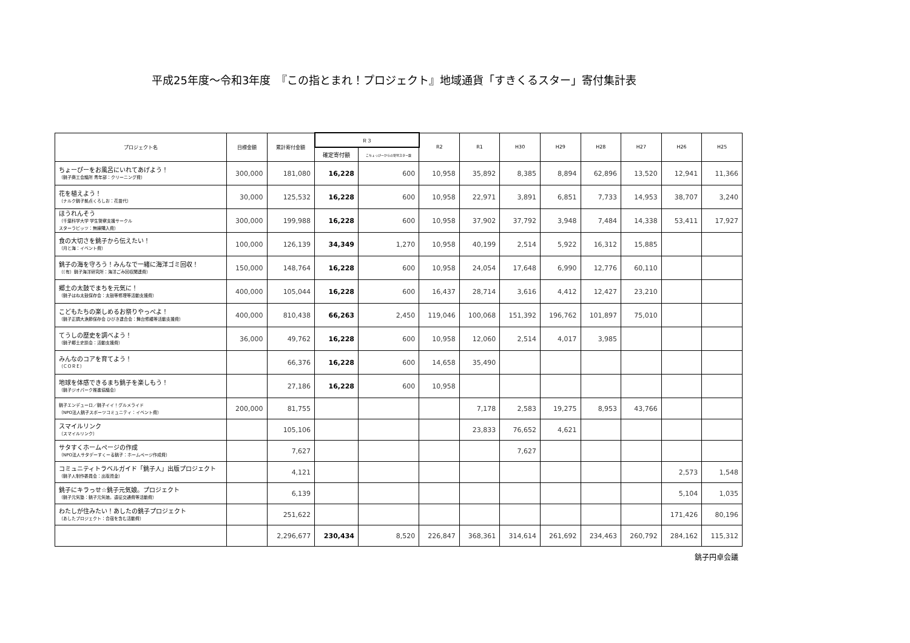平成25年度～令和3年度　『この指とまれ！プロジェクト』地域通貨「すきくるスター」寄付集計表
| プロジェクト名 | 目標金額 | 累計寄付金額 | Ｒ３ | | R2 | R1 | H30 | H29 | H28 | H27 | H26 | H25 |
| --- | --- | --- | --- | --- | --- | --- | --- | --- | --- | --- | --- | --- |
| | | | 確定寄付額 | こちょっぴーからの寄付スター数 | | | | | | | | |
| ちょーぴーをお風呂にいれてあげよう！ （銚子商工会議所 青年部：クリーニング費） | 300,000 | 181,080 | 16,228 | 600 | 10,958 | 35,892 | 8,385 | 8,894 | 62,896 | 13,520 | 12,941 | 11,366 |
| 花を植えよう！ （ナルク銚子拠点くろしお：花苗代） | 30,000 | 125,532 | 16,228 | 600 | 10,958 | 22,971 | 3,891 | 6,851 | 7,733 | 14,953 | 38,707 | 3,240 |
| ほうれんそう （千葉科学大学 学生警察支援サークル スターラビッツ：無線購入費） | 300,000 | 199,988 | 16,228 | 600 | 10,958 | 37,902 | 37,792 | 3,948 | 7,484 | 14,338 | 53,411 | 17,927 |
| 食の大切さを銚子から伝えたい！ （月と海：イベント費） | 100,000 | 126,139 | 34,349 | 1,270 | 10,958 | 40,199 | 2,514 | 5,922 | 16,312 | 15,885 | | |
| 銚子の海を守ろう！みんなで一緒に海洋ゴミ回収！ （（有）銚子海洋研究所：海洋ごみ回収関連費） | 150,000 | 148,764 | 16,228 | 600 | 10,958 | 24,054 | 17,648 | 6,990 | 12,776 | 60,110 | | |
| 郷土の太鼓でまちを元気に！ （銚子はね太鼓保存会：太鼓等修理等活動支援費） | 400,000 | 105,044 | 16,228 | 600 | 16,437 | 28,714 | 3,616 | 4,412 | 12,427 | 23,210 | | |
| こどもたちの楽しめるお祭りやっぺよ！ （銚子正調大漁節保存会 ひびき連合会：舞台修繕等活動支援費） | 400,000 | 810,438 | 66,263 | 2,450 | 119,046 | 100,068 | 151,392 | 196,762 | 101,897 | 75,010 | | |
| てうしの歴史を調べよう！ （銚子郷土史談会：活動支援費） | 36,000 | 49,762 | 16,228 | 600 | 10,958 | 12,060 | 2,514 | 4,017 | 3,985 | | | |
| みんなのコアを育てよう！ （ＣＯＲＥ） | | 66,376 | 16,228 | 600 | 14,658 | 35,490 | | | | | | |
| 地球を体感できるまち銚子を楽しもう！ （銚子ジオパーク推進協議会） | | 27,186 | 16,228 | 600 | 10,958 | | | | | | | |
| 銚子エンデューロ／銚子イイ！グルメライド （NPO法人銚子スポーツコミュニティ：イベント費） | 200,000 | 81,755 | | | | 7,178 | 2,583 | 19,275 | 8,953 | 43,766 | | |
| スマイルリンク （スマイルリンク） | | 105,106 | | | | 23,833 | 76,652 | 4,621 | | | | |
| サタすくホームページの作成 （NPO法人サタデーすくーる銚子：ホームページ作成費） | | 7,627 | | | | | 7,627 | | | | | |
| コミュニティトラベルガイド「銚子人」出版プロジェクト （銚子人制作委員会：出版資金） | | 4,121 | | | | | | | | | 2,573 | 1,548 |
| 銚子にキラっせ☆銚子元気娘。プロジェクト （銚子元気塾：銚子元気娘。遠征交通費等活動費） | | 6,139 | | | | | | | | | 5,104 | 1,035 |
| わたしが住みたい！あしたの銚子プロジェクト （あしたプロジェクト：合宿を含む活動費） | | 251,622 | | | | | | | | | 171,426 | 80,196 |
| | | 2,296,677 | 230,434 | 8,520 | 226,847 | 368,361 | 314,614 | 261,692 | 234,463 | 260,792 | 284,162 | 115,312 |
銚子円卓会議